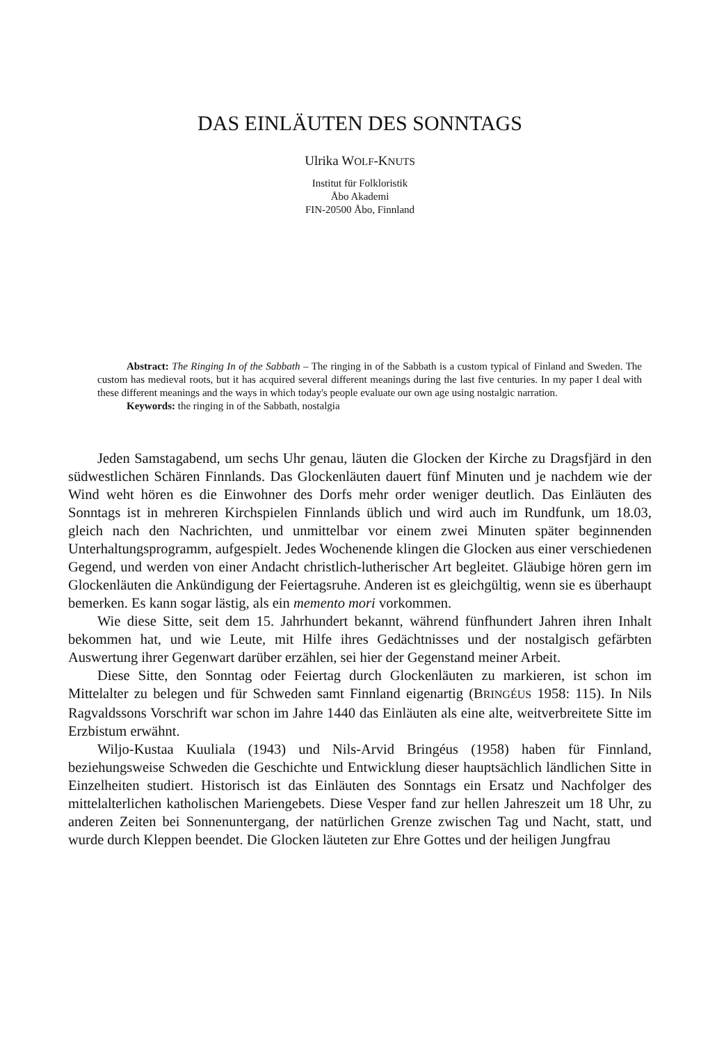DAS EINLÄUTEN DES SONNTAGS
Ulrika WOLF-KNUTS
Institut für Folkloristik
Åbo Akademi
FIN-20500 Åbo, Finnland
Abstract: The Ringing In of the Sabbath – The ringing in of the Sabbath is a custom typical of Finland and Sweden. The custom has medieval roots, but it has acquired several different meanings during the last five centuries. In my paper I deal with these different meanings and the ways in which today's people evaluate our own age using nostalgic narration.
Keywords: the ringing in of the Sabbath, nostalgia
Jeden Samstagabend, um sechs Uhr genau, läuten die Glocken der Kirche zu Dragsfjärd in den südwestlichen Schären Finnlands. Das Glockenläuten dauert fünf Minuten und je nachdem wie der Wind weht hören es die Einwohner des Dorfs mehr order weniger deutlich. Das Einläuten des Sonntags ist in mehreren Kirchspielen Finnlands üblich und wird auch im Rundfunk, um 18.03, gleich nach den Nachrichten, und unmittelbar vor einem zwei Minuten später beginnenden Unterhaltungsprogramm, aufgespielt. Jedes Wochenende klingen die Glocken aus einer verschiedenen Gegend, und werden von einer Andacht christlich-lutherischer Art begleitet. Gläubige hören gern im Glockenläuten die Ankündigung der Feiertagsruhe. Anderen ist es gleichgültig, wenn sie es überhaupt bemerken. Es kann sogar lästig, als ein memento mori vorkommen.
Wie diese Sitte, seit dem 15. Jahrhundert bekannt, während fünfhundert Jahren ihren Inhalt bekommen hat, und wie Leute, mit Hilfe ihres Gedächtnisses und der nostalgisch gefärbten Auswertung ihrer Gegenwart darüber erzählen, sei hier der Gegenstand meiner Arbeit.
Diese Sitte, den Sonntag oder Feiertag durch Glockenläuten zu markieren, ist schon im Mittelalter zu belegen und für Schweden samt Finnland eigenartig (BRINGÉUS 1958: 115). In Nils Ragvaldssons Vorschrift war schon im Jahre 1440 das Einläuten als eine alte, weitverbreitete Sitte im Erzbistum erwähnt.
Wiljo-Kustaa Kuuliala (1943) und Nils-Arvid Bringéus (1958) haben für Finnland, beziehungsweise Schweden die Geschichte und Entwicklung dieser hauptsächlich ländlichen Sitte in Einzelheiten studiert. Historisch ist das Einläuten des Sonntags ein Ersatz und Nachfolger des mittelalterlichen katholischen Mariengebets. Diese Vesper fand zur hellen Jahreszeit um 18 Uhr, zu anderen Zeiten bei Sonnenuntergang, der natürlichen Grenze zwischen Tag und Nacht, statt, und wurde durch Kleppen beendet. Die Glocken läuteten zur Ehre Gottes und der heiligen Jungfrau